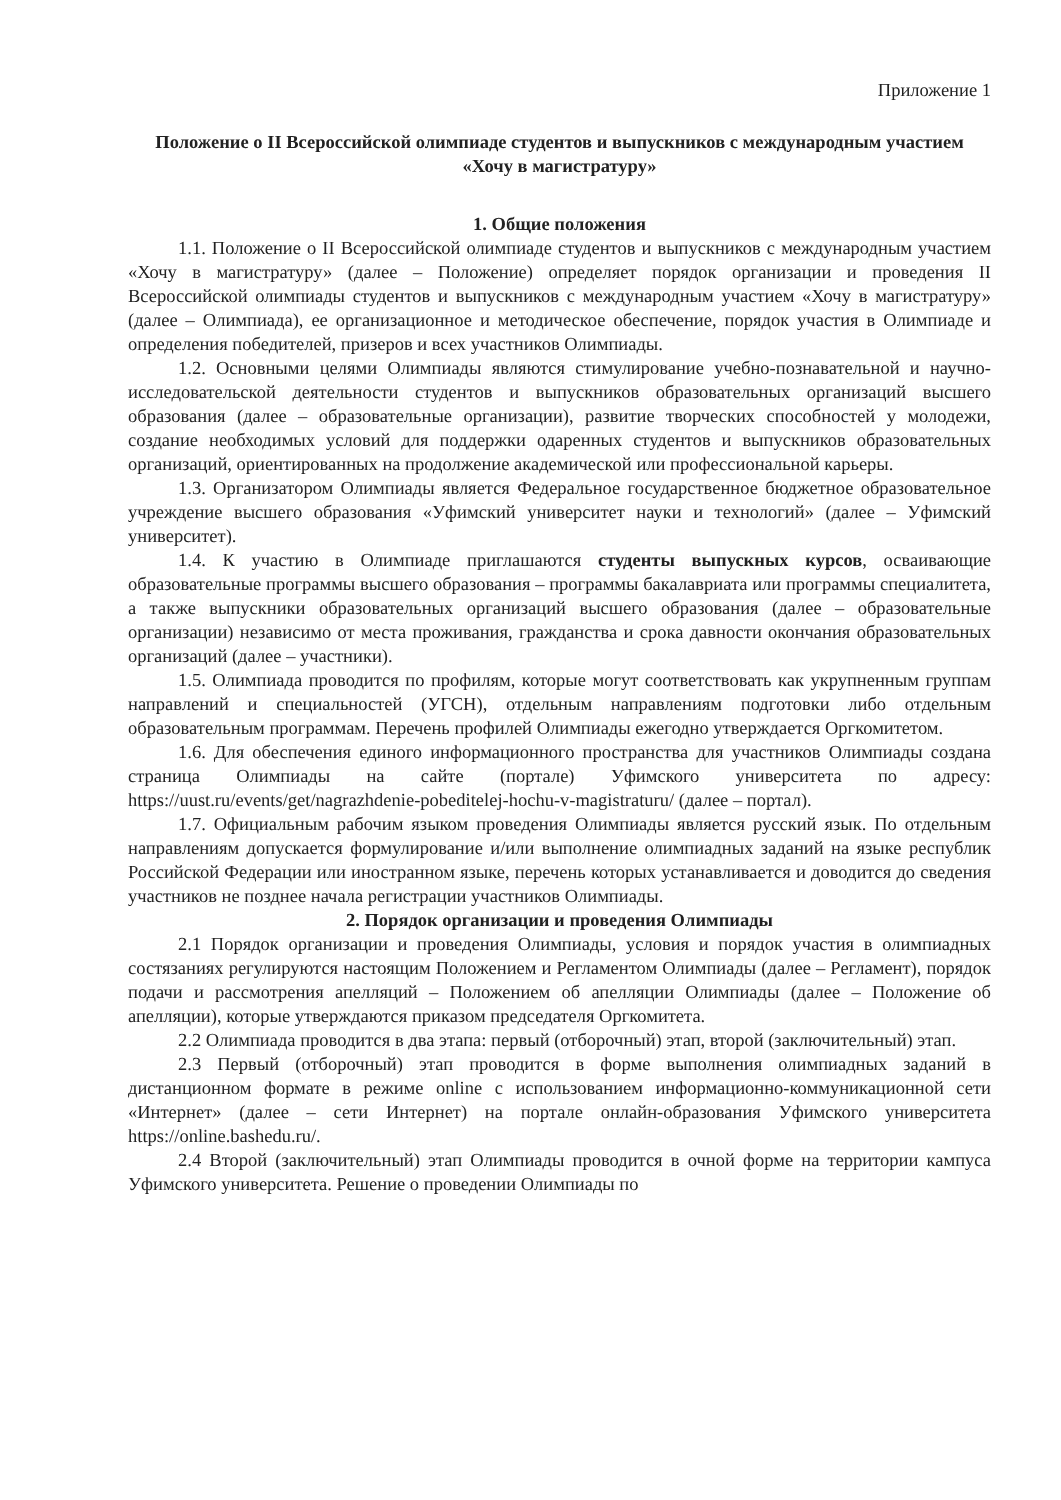Приложение 1
Положение о II Всероссийской олимпиаде студентов и выпускников с международным участием «Хочу в магистратуру»
1. Общие положения
1.1. Положение о II Всероссийской олимпиаде студентов и выпускников с международным участием «Хочу в магистратуру» (далее – Положение) определяет порядок организации и проведения II Всероссийской олимпиады студентов и выпускников с международным участием «Хочу в магистратуру» (далее – Олимпиада), ее организационное и методическое обеспечение, порядок участия в Олимпиаде и определения победителей, призеров и всех участников Олимпиады.
1.2. Основными целями Олимпиады являются стимулирование учебно-познавательной и научно-исследовательской деятельности студентов и выпускников образовательных организаций высшего образования (далее – образовательные организации), развитие творческих способностей у молодежи, создание необходимых условий для поддержки одаренных студентов и выпускников образовательных организаций, ориентированных на продолжение академической или профессиональной карьеры.
1.3. Организатором Олимпиады является Федеральное государственное бюджетное образовательное учреждение высшего образования «Уфимский университет науки и технологий» (далее – Уфимский университет).
1.4. К участию в Олимпиаде приглашаются студенты выпускных курсов, осваивающие образовательные программы высшего образования – программы бакалавриата или программы специалитета, а также выпускники образовательных организаций высшего образования (далее – образовательные организации) независимо от места проживания, гражданства и срока давности окончания образовательных организаций (далее – участники).
1.5. Олимпиада проводится по профилям, которые могут соответствовать как укрупненным группам направлений и специальностей (УГСН), отдельным направлениям подготовки либо отдельным образовательным программам. Перечень профилей Олимпиады ежегодно утверждается Оргкомитетом.
1.6. Для обеспечения единого информационного пространства для участников Олимпиады создана страница Олимпиады на сайте (портале) Уфимского университета по адресу: https://uust.ru/events/get/nagrazhdenie-pobeditelej-hochu-v-magistraturu/ (далее – портал).
1.7. Официальным рабочим языком проведения Олимпиады является русский язык. По отдельным направлениям допускается формулирование и/или выполнение олимпиадных заданий на языке республик Российской Федерации или иностранном языке, перечень которых устанавливается и доводится до сведения участников не позднее начала регистрации участников Олимпиады.
2. Порядок организации и проведения Олимпиады
2.1 Порядок организации и проведения Олимпиады, условия и порядок участия в олимпиадных состязаниях регулируются настоящим Положением и Регламентом Олимпиады (далее – Регламент), порядок подачи и рассмотрения апелляций – Положением об апелляции Олимпиады (далее – Положение об апелляции), которые утверждаются приказом председателя Оргкомитета.
2.2 Олимпиада проводится в два этапа: первый (отборочный) этап, второй (заключительный) этап.
2.3 Первый (отборочный) этап проводится в форме выполнения олимпиадных заданий в дистанционном формате в режиме online с использованием информационно-коммуникационной сети «Интернет» (далее – сети Интернет) на портале онлайн-образования Уфимского университета https://online.bashedu.ru/.
2.4 Второй (заключительный) этап Олимпиады проводится в очной форме на территории кампуса Уфимского университета. Решение о проведении Олимпиады по